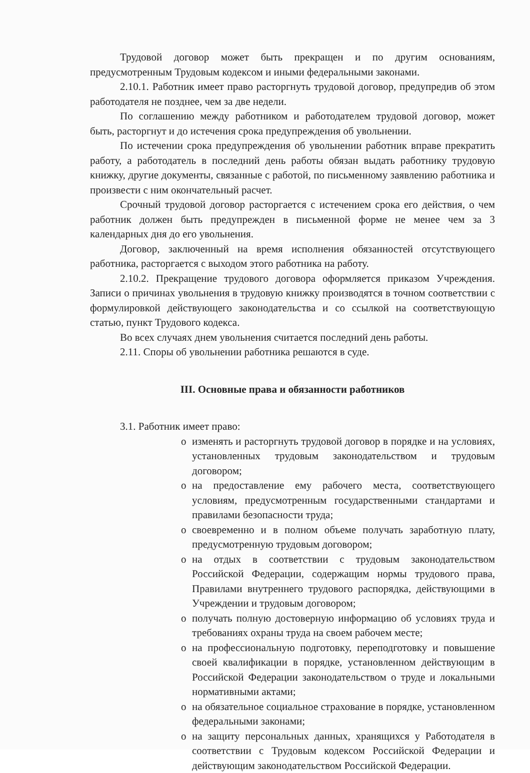Трудовой договор может быть прекращен и по другим основаниям, предусмотренным Трудовым кодексом и иными федеральными законами.
2.10.1. Работник имеет право расторгнуть трудовой договор, предупредив об этом работодателя не позднее, чем за две недели.
По соглашению между работником и работодателем трудовой договор, может быть, расторгнут и до истечения срока предупреждения об увольнении.
По истечении срока предупреждения об увольнении работник вправе прекратить работу, а работодатель в последний день работы обязан выдать работнику трудовую книжку, другие документы, связанные с работой, по письменному заявлению работника и произвести с ним окончательный расчет.
Срочный трудовой договор расторгается с истечением срока его действия, о чем работник должен быть предупрежден в письменной форме не менее чем за 3 календарных дня до его увольнения.
Договор, заключенный на время исполнения обязанностей отсутствующего работника, расторгается с выходом этого работника на работу.
2.10.2. Прекращение трудового договора оформляется приказом Учреждения. Записи о причинах увольнения в трудовую книжку производятся в точном соответствии с формулировкой действующего законодательства и со ссылкой на соответствующую статью, пункт Трудового кодекса.
Во всех случаях днем увольнения считается последний день работы.
2.11. Споры об увольнении работника решаются в суде.
III. Основные права и обязанности работников
3.1. Работник имеет право:
o изменять и расторгнуть трудовой договор в порядке и на условиях, установленных трудовым законодательством и трудовым договором;
o на предоставление ему рабочего места, соответствующего условиям, предусмотренным государственными стандартами и правилами безопасности труда;
o своевременно и в полном объеме получать заработную плату, предусмотренную трудовым договором;
o на отдых в соответствии с трудовым законодательством Российской Федерации, содержащим нормы трудового права, Правилами внутреннего трудового распорядка, действующими в Учреждении и трудовым договором;
o получать полную достоверную информацию об условиях труда и требованиях охраны труда на своем рабочем месте;
o на профессиональную подготовку, переподготовку и повышение своей квалификации в порядке, установленном действующим в Российской Федерации законодательством о труде и локальными нормативными актами;
o на обязательное социальное страхование в порядке, установленном федеральными законами;
o на защиту персональных данных, хранящихся у Работодателя в соответствии с Трудовым кодексом Российской Федерации и действующим законодательством Российской Федерации.